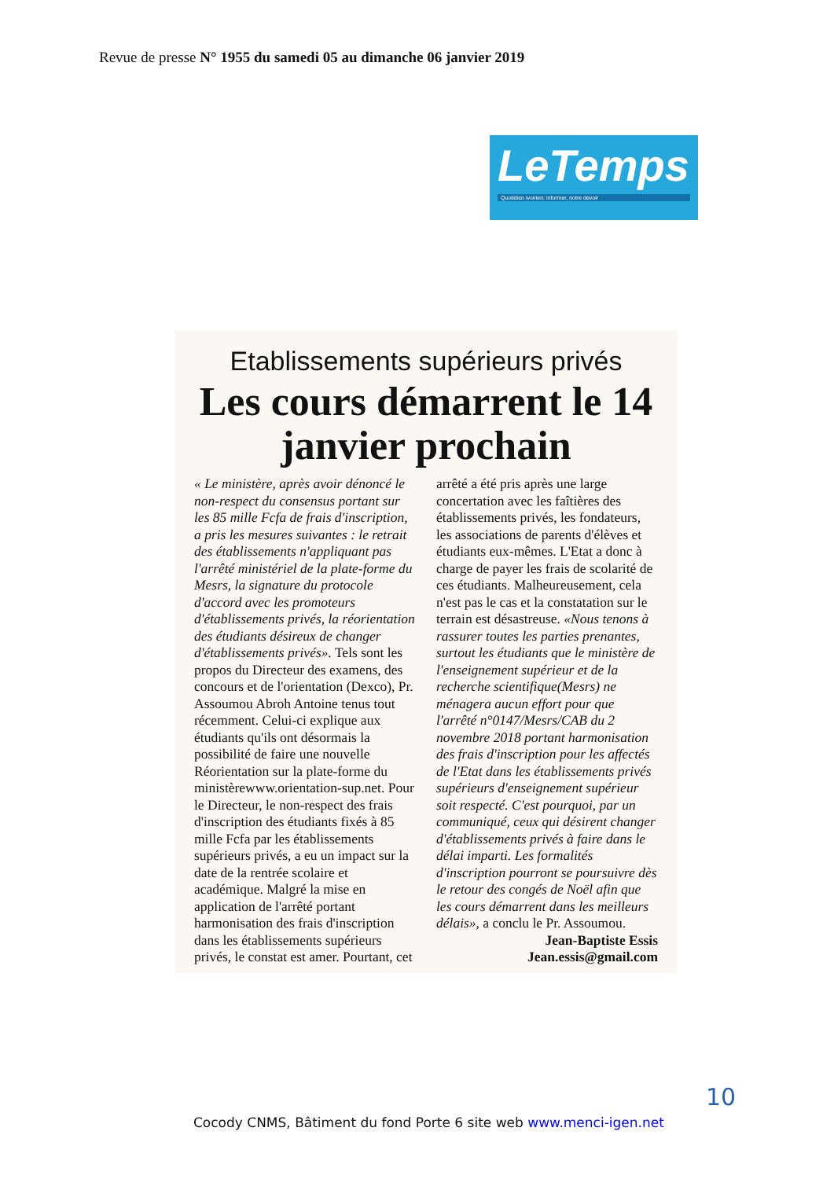Revue de presse N° 1955 du samedi 05 au dimanche 06 janvier 2019
LeTemps
Quotidien ivoirien: informer, notre devoir
Etablissements supérieurs privés
Les cours démarrent le 14 janvier prochain
« Le ministère, après avoir dénoncé le non-respect du consensus portant sur les 85 mille Fcfa de frais d'inscription, a pris les mesures suivantes : le retrait des établissements n'appliquant pas l'arrêté ministériel de la plate-forme du Mesrs, la signature du protocole d'accord avec les promoteurs d'établissements privés, la réorientation des étudiants désireux de changer d'établissements privés». Tels sont les propos du Directeur des examens, des concours et de l'orientation (Dexco), Pr. Assoumou Abroh Antoine tenus tout récemment. Celui-ci explique aux étudiants qu'ils ont désormais la possibilité de faire une nouvelle Réorientation sur la plate-forme du ministèrewww.orientation-sup.net. Pour le Directeur, le non-respect des frais d'inscription des étudiants fixés à 85 mille Fcfa par les établissements supérieurs privés, a eu un impact sur la date de la rentrée scolaire et académique. Malgré la mise en application de l'arrêté portant harmonisation des frais d'inscription dans les établissements supérieurs privés, le constat est amer. Pourtant, cet arrêté a été pris après une large concertation avec les faîtières des établissements privés, les fondateurs, les associations de parents d'élèves et étudiants eux-mêmes. L'Etat a donc à charge de payer les frais de scolarité de ces étudiants. Malheureusement, cela n'est pas le cas et la constatation sur le terrain est désastreuse. «Nous tenons à rassurer toutes les parties prenantes, surtout les étudiants que le ministère de l'enseignement supérieur et de la recherche scientifique(Mesrs) ne ménagera aucun effort pour que l'arrêté n°0147/Mesrs/CAB du 2 novembre 2018 portant harmonisation des frais d'inscription pour les affectés de l'Etat dans les établissements privés supérieurs d'enseignement supérieur soit respecté. C'est pourquoi, par un communiqué, ceux qui désirent changer d'établissements privés à faire dans le délai imparti. Les formalités d'inscription pourront se poursuivre dès le retour des congés de Noël afin que les cours démarrent dans les meilleurs délais», a conclu le Pr. Assoumou.
Jean-Baptiste Essis
Jean.essis@gmail.com
10
Cocody CNMS, Bâtiment du fond Porte 6 site web www.menci-igen.net